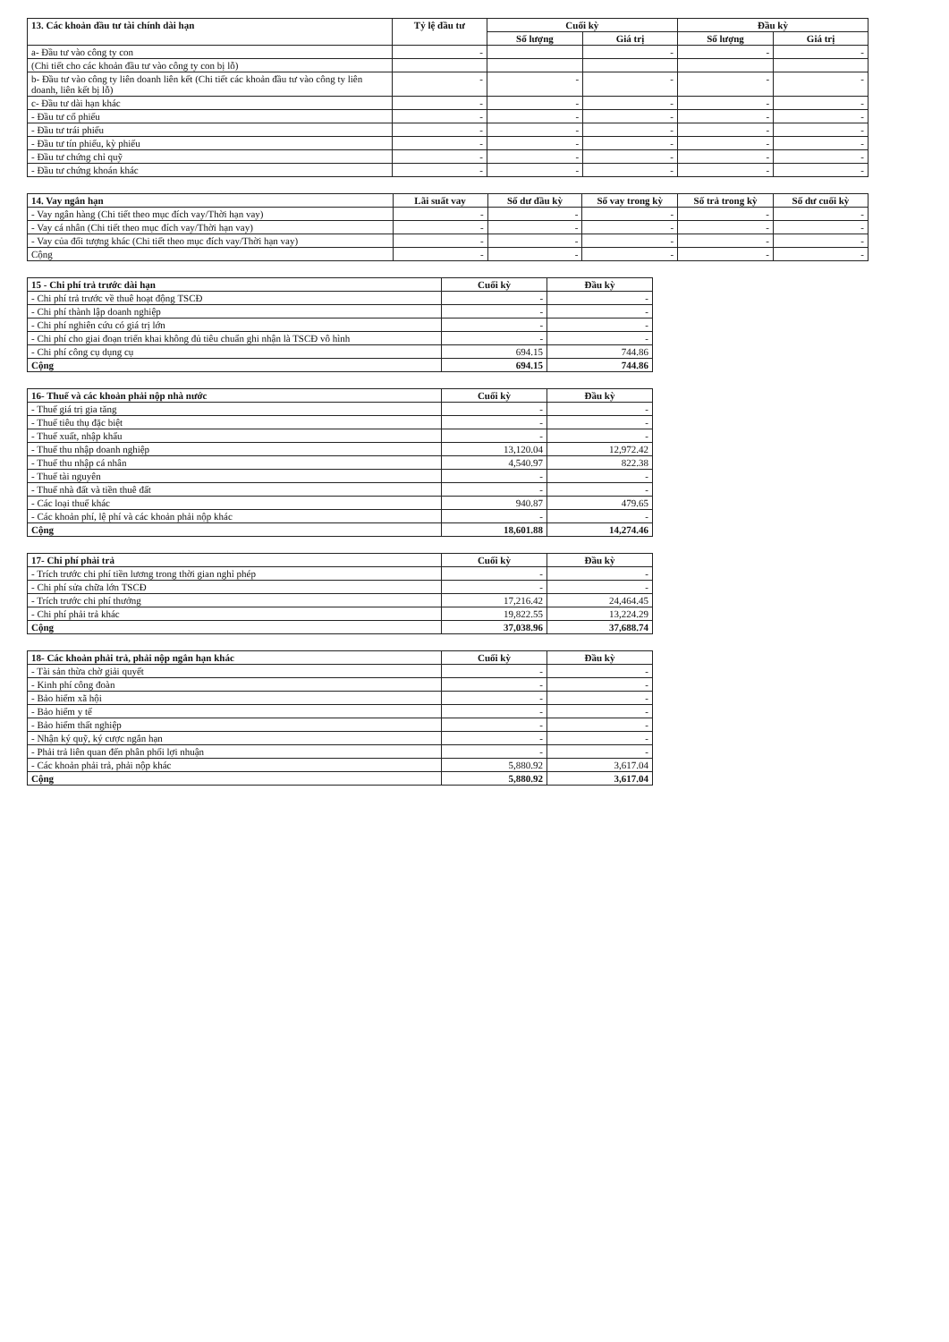| 13. Các khoản đầu tư tài chính dài hạn | Tỷ lệ đầu tư | Cuối kỳ | | Đầu kỳ | |
| --- | --- | --- | --- | --- | --- |
| | | Số lượng | Giá trị | Số lượng | Giá trị |
| a- Đầu tư vào công ty con | - | | - | - | - |
| (Chi tiết cho các khoản đầu tư vào công ty con bị lỗ) | | | | | |
| b- Đầu tư vào công ty liên doanh liên kết (Chi tiết các khoản đầu tư vào công ty liên doanh, liên kết bị lỗ) | - | - | - | - | - |
| c- Đầu tư dài hạn khác | - | - | - | - | - |
| - Đầu tư cổ phiếu | - | - | - | - | - |
| - Đầu tư trái phiếu | - | - | - | - | - |
| - Đầu tư tín phiếu, kỳ phiếu | - | - | - | - | - |
| - Đầu tư chứng chỉ quỹ | - | - | - | - | - |
| - Đầu tư chứng khoán khác | - | - | - | - | - |
| 14. Vay ngắn hạn | Lãi suất vay | Số dư đầu kỳ | Số vay trong kỳ | Số trả trong kỳ | Số dư cuối kỳ |
| --- | --- | --- | --- | --- | --- |
| - Vay ngân hàng (Chi tiết theo mục đích vay/Thời hạn vay) | - | - | - | - | - |
| - Vay cá nhân (Chi tiết theo mục đích vay/Thời hạn vay) | - | - | - | - | - |
| - Vay của đối tượng khác (Chi tiết theo mục đích vay/Thời hạn vay) | - | - | - | - | - |
| Cộng | - | - | - | - | - |
| 15 - Chi phí trả trước dài hạn | Cuối kỳ | Đầu kỳ |
| --- | --- | --- |
| - Chi phí trả trước về thuê hoạt động TSCĐ | - | - |
| - Chi phí thành lập doanh nghiệp | - | - |
| - Chi phí nghiên cứu có giá trị lớn | - | - |
| - Chi phí cho giai đoạn triển khai không đủ tiêu chuẩn ghi nhận là TSCĐ vô hình | - | - |
| - Chi phí công cụ dụng cụ | 694.15 | 744.86 |
| Cộng | 694.15 | 744.86 |
| 16- Thuế và các khoản phải nộp nhà nước | Cuối kỳ | Đầu kỳ |
| --- | --- | --- |
| - Thuế giá trị gia tăng | - | - |
| - Thuế tiêu thụ đặc biệt | - | - |
| - Thuế xuất, nhập khẩu | - | - |
| - Thuế thu nhập doanh nghiệp | 13,120.04 | 12,972.42 |
| - Thuế thu nhập cá nhân | 4,540.97 | 822.38 |
| - Thuế tài nguyên | - | - |
| - Thuế nhà đất và tiền thuê đất | - | - |
| - Các loại thuế khác | 940.87 | 479.65 |
| - Các khoản phí, lệ phí và các khoản phải nộp khác | - | - |
| Cộng | 18,601.88 | 14,274.46 |
| 17- Chi phí phải trả | Cuối kỳ | Đầu kỳ |
| --- | --- | --- |
| - Trích trước chi phí tiền lương trong thời gian nghỉ phép | - | - |
| - Chi phí sửa chữa lớn TSCĐ | - | - |
| - Trích trước chi phí thưởng | 17,216.42 | 24,464.45 |
| - Chi phí phải trả khác | 19,822.55 | 13,224.29 |
| Cộng | 37,038.96 | 37,688.74 |
| 18- Các khoản phải trả, phải nộp ngắn hạn khác | Cuối kỳ | Đầu kỳ |
| --- | --- | --- |
| - Tài sản thừa chờ giải quyết | - | - |
| - Kinh phí công đoàn | - | - |
| - Bảo hiểm xã hội | - | - |
| - Bảo hiểm y tế | - | - |
| - Bảo hiểm thất nghiệp | - | - |
| - Nhận ký quỹ, ký cược ngắn hạn | - | - |
| - Phải trả liên quan đến phân phối lợi nhuận | - | - |
| - Các khoản phải trả, phải nộp khác | 5,880.92 | 3,617.04 |
| Cộng | 5,880.92 | 3,617.04 |